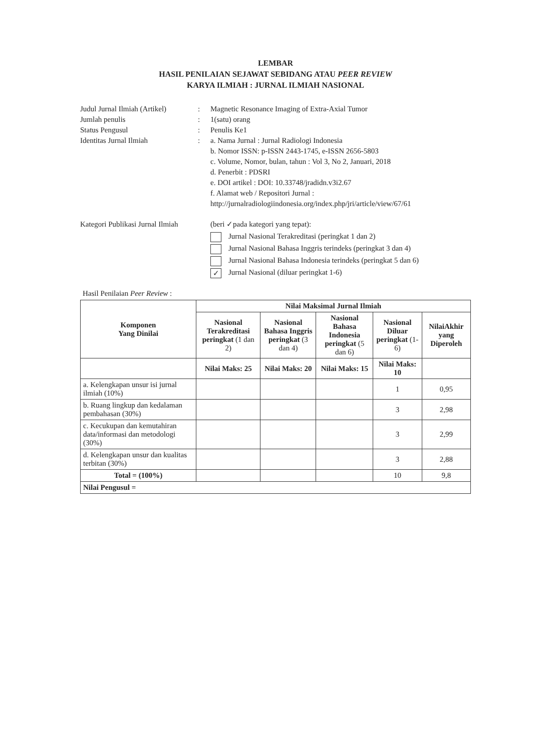LEMBAR
HASIL PENILAIAN SEJAWAT SEBIDANG ATAU PEER REVIEW
KARYA ILMIAH : JURNAL ILMIAH NASIONAL
Judul Jurnal Ilmiah (Artikel)
:
Magnetic Resonance Imaging of Extra-Axial Tumor
Jumlah penulis
:
1(satu) orang
Status Pengusul
:
Penulis Ke1
Identitas Jurnal Ilmiah
:
a. Nama Jurnal : Jurnal Radiologi Indonesia
b. Nomor ISSN: p-ISSN 2443-1745, e-ISSN 2656-5803
c. Volume, Nomor, bulan, tahun : Vol 3, No 2, Januari, 2018
d. Penerbit : PDSRI
e. DOI artikel : DOI: 10.33748/jradidn.v3i2.67
f. Alamat web / Repositori Jurnal :
http://jurnalradiologiindonesia.org/index.php/jri/article/view/67/61
Kategori Publikasi Jurnal Ilmiah
(beri ✓pada kategori yang tepat):
Jurnal Nasional Terakreditasi (peringkat 1 dan 2)
Jurnal Nasional Bahasa Inggris terindeks (peringkat 3 dan 4)
Jurnal Nasional Bahasa Indonesia terindeks (peringkat 5 dan 6)
✓ Jurnal Nasional (diluar peringkat 1-6)
Hasil Penilaian Peer Review :
| Komponen Yang Dinilai | Nilai Maksimal Jurnal Ilmiah | | | | |
| --- | --- | --- | --- | --- | --- |
| | Nasional Terakreditasi peringkat (1 dan 2) | Nasional Bahasa Inggris peringkat (3 dan 4) | Nasional Bahasa Indonesia peringkat (5 dan 6) | Nasional Diluar peringkat (1-6) | NilaiAkhir yang Diperoleh |
| | Nilai Maks: 25 | Nilai Maks: 20 | Nilai Maks: 15 | Nilai Maks: 10 | |
| a. Kelengkapan unsur isi jurnal ilmiah (10%) | | | | 1 | 0,95 |
| b. Ruang lingkup dan kedalaman pembahasan (30%) | | | | 3 | 2,98 |
| c. Kecukupan dan kemutahiran data/informasi dan metodologi (30%) | | | | 3 | 2,99 |
| d. Kelengkapan unsur dan kualitas terbitan (30%) | | | | 3 | 2,88 |
| Total = (100%) | | | | 10 | 9,8 |
| Nilai Pengusul = | | | | | |